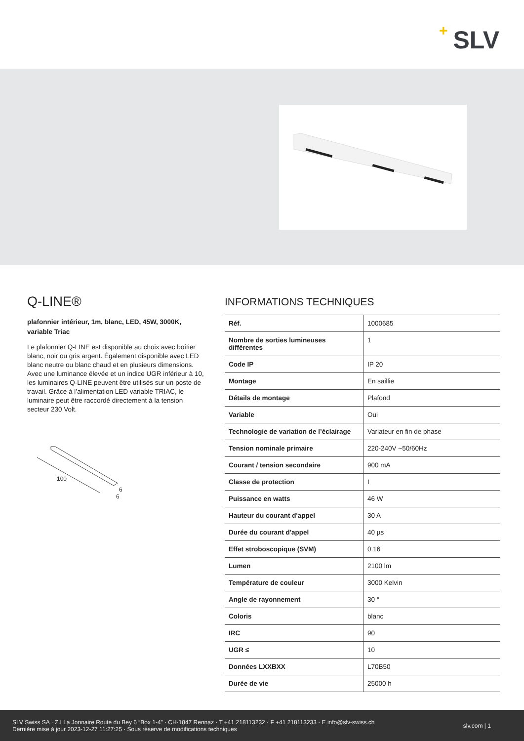+ SLV
Q-LINE®
plafonnier intérieur, 1m, blanc, LED, 45W, 3000K, variable Triac
Le plafonnier Q-LINE est disponible au choix avec boîtier blanc, noir ou gris argent. Également disponible avec LED blanc neutre ou blanc chaud et en plusieurs dimensions. Avec une luminance élevée et un indice UGR inférieur à 10, les luminaires Q-LINE peuvent être utilisés sur un poste de travail. Grâce à l’alimentation LED variable TRIAC, le luminaire peut être raccordé directement à la tension secteur 230 Volt.
100
6
6
INFORMATIONS TECHNIQUES
| Réf. | 1000685 |
| Nombre de sorties lumineuses différentes | 1 |
| Code IP | IP 20 |
| Montage | En saillie |
| Détails de montage | Plafond |
| Variable | Oui |
| Technologie de variation de l’éclairage | Variateur en fin de phase |
| Tension nominale primaire | 220-240V ~50/60Hz |
| Courant / tension secondaire | 900 mA |
| Classe de protection | I |
| Puissance en watts | 46 W |
| Hauteur du courant d'appel | 30 A |
| Durée du courant d'appel | 40 µs |
| Effet stroboscopique (SVM) | 0.16 |
| Lumen | 2100 lm |
| Température de couleur | 3000 Kelvin |
| Angle de rayonnement | 30 ° |
| Coloris | blanc |
| IRC | 90 |
| UGR ≤ | 10 |
| Données LXXBXX | L70B50 |
| Durée de vie | 25000 h |
SLV Swiss SA · Z.I La Jonnaire Route du Bey 6 “Box 1-4” · CH-1847 Rennaz · T +41 218113232 · F +41 218113233 · E info@slv-swiss.ch
Dernière mise à jour 2023-12-27 11:27:25 · Sous réserve de modifications techniques
slv.com | 1